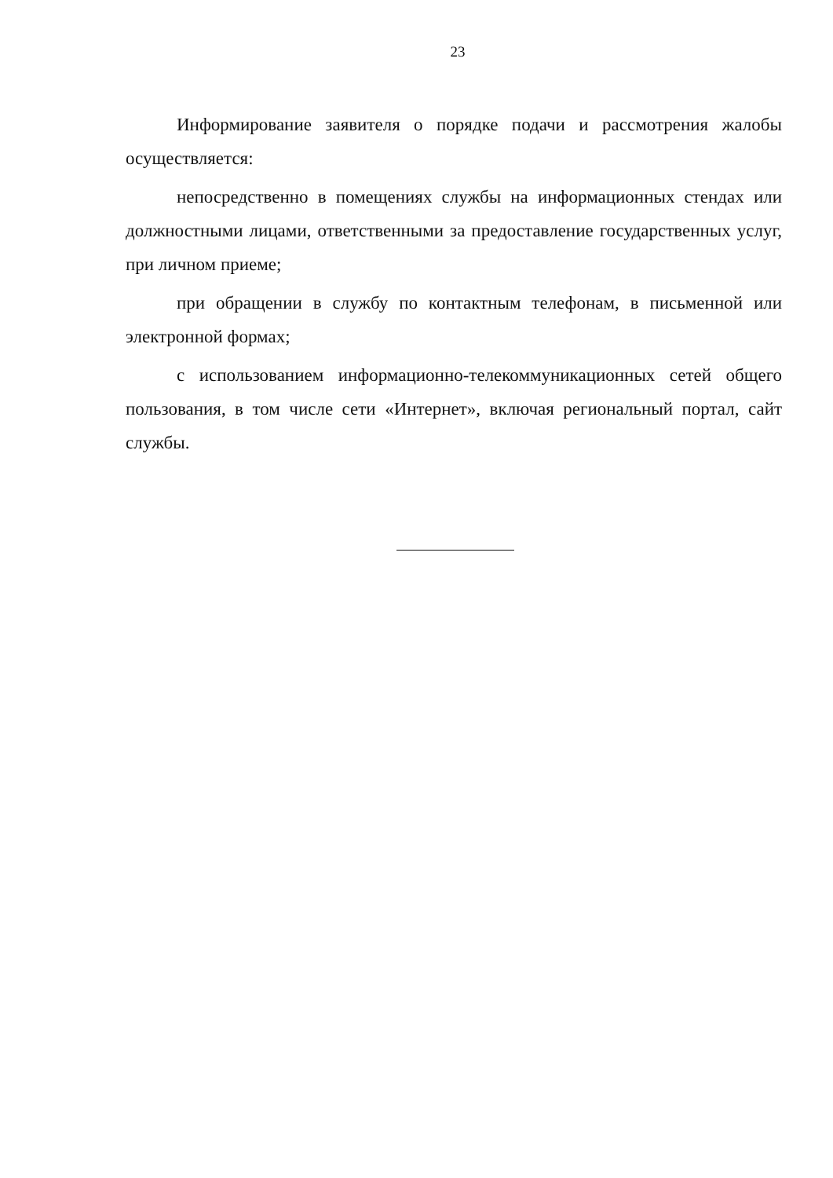23
Информирование заявителя о порядке подачи и рассмотрения жалобы осуществляется:
непосредственно в помещениях службы на информационных стендах или должностными лицами, ответственными за предоставление государственных услуг, при личном приеме;
при обращении в службу по контактным телефонам, в письменной или электронной формах;
с использованием информационно-телекоммуникационных сетей общего пользования, в том числе сети «Интернет», включая региональный портал, сайт службы.